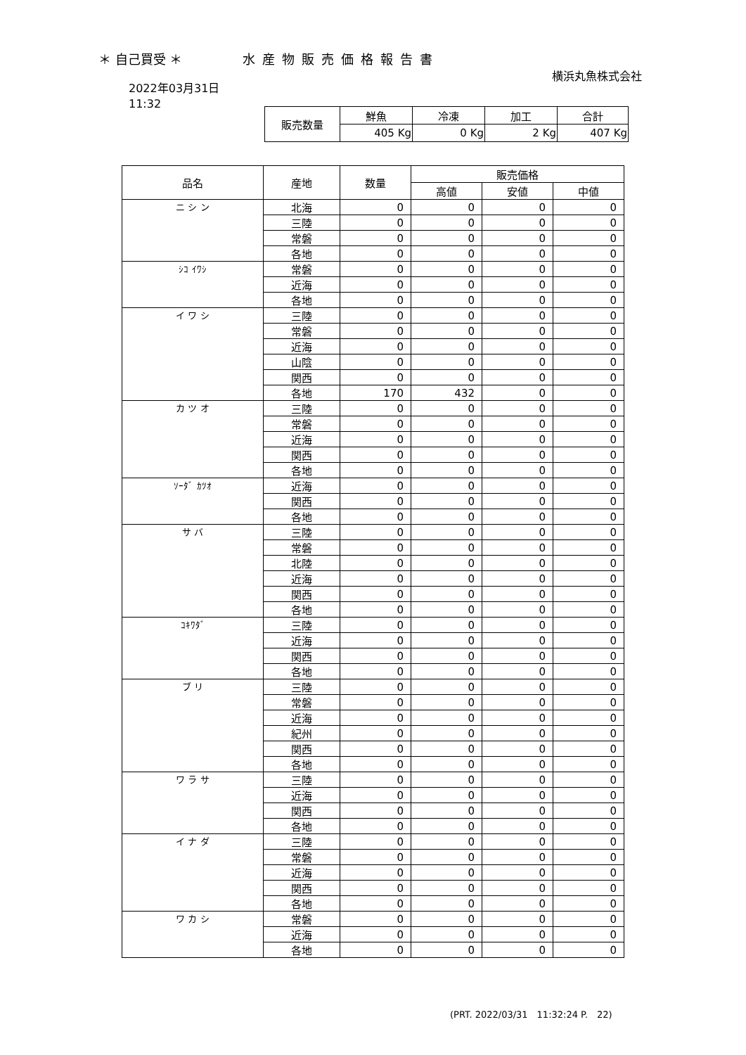＊ 自己買受 ＊ 水産物販売価格報告書
横浜丸魚株式会社
2022年03月31日
11:32
| 販売数量 | 鮮魚 | 冷凍 | 加工 | 合計 |
| | 405 Kg | 0 Kg | 2 Kg | 407 Kg |
| 品名 | 産地 | 数量 | 販売価格 | | |
| --- | --- | --- | --- | --- | --- |
| | | | 高値 | 安値 | 中値 |
| ニ シ ン | 北海 | 0 | 0 | 0 | 0 |
| | 三陸 | 0 | 0 | 0 | 0 |
| | 常磐 | 0 | 0 | 0 | 0 |
| | 各地 | 0 | 0 | 0 | 0 |
| ｼｺ ｲﾜｼ | 常磐 | 0 | 0 | 0 | 0 |
| | 近海 | 0 | 0 | 0 | 0 |
| | 各地 | 0 | 0 | 0 | 0 |
| イ ワ シ | 三陸 | 0 | 0 | 0 | 0 |
| | 常磐 | 0 | 0 | 0 | 0 |
| | 近海 | 0 | 0 | 0 | 0 |
| | 山陰 | 0 | 0 | 0 | 0 |
| | 関西 | 0 | 0 | 0 | 0 |
| | 各地 | 170 | 432 | 0 | 0 |
| カ ツ オ | 三陸 | 0 | 0 | 0 | 0 |
| | 常磐 | 0 | 0 | 0 | 0 |
| | 近海 | 0 | 0 | 0 | 0 |
| | 関西 | 0 | 0 | 0 | 0 |
| | 各地 | 0 | 0 | 0 | 0 |
| ｿｰﾀﾞ ｶﾂｵ | 近海 | 0 | 0 | 0 | 0 |
| | 関西 | 0 | 0 | 0 | 0 |
| | 各地 | 0 | 0 | 0 | 0 |
| サ バ | 三陸 | 0 | 0 | 0 | 0 |
| | 常磐 | 0 | 0 | 0 | 0 |
| | 北陸 | 0 | 0 | 0 | 0 |
| | 近海 | 0 | 0 | 0 | 0 |
| | 関西 | 0 | 0 | 0 | 0 |
| | 各地 | 0 | 0 | 0 | 0 |
| ｺｷﾜﾀﾞ | 三陸 | 0 | 0 | 0 | 0 |
| | 近海 | 0 | 0 | 0 | 0 |
| | 関西 | 0 | 0 | 0 | 0 |
| | 各地 | 0 | 0 | 0 | 0 |
| ブ リ | 三陸 | 0 | 0 | 0 | 0 |
| | 常磐 | 0 | 0 | 0 | 0 |
| | 近海 | 0 | 0 | 0 | 0 |
| | 紀州 | 0 | 0 | 0 | 0 |
| | 関西 | 0 | 0 | 0 | 0 |
| | 各地 | 0 | 0 | 0 | 0 |
| ワ ラ サ | 三陸 | 0 | 0 | 0 | 0 |
| | 近海 | 0 | 0 | 0 | 0 |
| | 関西 | 0 | 0 | 0 | 0 |
| | 各地 | 0 | 0 | 0 | 0 |
| イ ナ ダ | 三陸 | 0 | 0 | 0 | 0 |
| | 常磐 | 0 | 0 | 0 | 0 |
| | 近海 | 0 | 0 | 0 | 0 |
| | 関西 | 0 | 0 | 0 | 0 |
| | 各地 | 0 | 0 | 0 | 0 |
| ワ カ シ | 常磐 | 0 | 0 | 0 | 0 |
| | 近海 | 0 | 0 | 0 | 0 |
| | 各地 | 0 | 0 | 0 | 0 |
(PRT. 2022/03/31　11:32:24 P.　22)